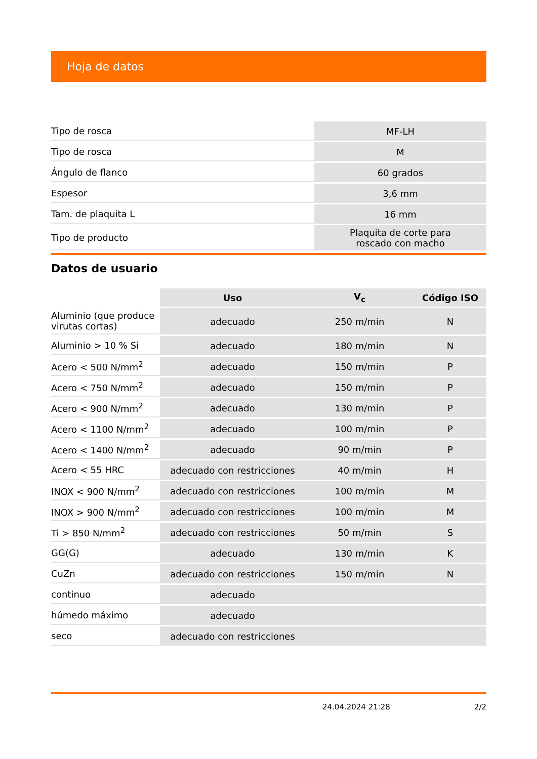Hoja de datos
| Tipo de rosca | MF-LH |
| Tipo de rosca | M |
| Ángulo de flanco | 60 grados |
| Espesor | 3,6 mm |
| Tam. de plaquita L | 16 mm |
| Tipo de producto | Plaquita de corte para roscado con macho |
Datos de usuario
| | Uso | V<sub>c</sub> | Código ISO |
| --- | --- | --- | --- |
| Aluminio (que produce virutas cortas) | adecuado | 250 m/min | N |
| Aluminio > 10 % Si | adecuado | 180 m/min | N |
| Acero < 500 N/mm<sup>2</sup> | adecuado | 150 m/min | P |
| Acero < 750 N/mm<sup>2</sup> | adecuado | 150 m/min | P |
| Acero < 900 N/mm<sup>2</sup> | adecuado | 130 m/min | P |
| Acero < 1100 N/mm<sup>2</sup> | adecuado | 100 m/min | P |
| Acero < 1400 N/mm<sup>2</sup> | adecuado | 90 m/min | P |
| Acero < 55 HRC | adecuado con restricciones | 40 m/min | H |
| INOX < 900 N/mm<sup>2</sup> | adecuado con restricciones | 100 m/min | M |
| INOX > 900 N/mm<sup>2</sup> | adecuado con restricciones | 100 m/min | M |
| Ti > 850 N/mm<sup>2</sup> | adecuado con restricciones | 50 m/min | S |
| GG(G) | adecuado | 130 m/min | K |
| CuZn | adecuado con restricciones | 150 m/min | N |
| continuo | adecuado | | |
| húmedo máximo | adecuado | | |
| seco | adecuado con restricciones | | |
24.04.2024 21:28 2/2